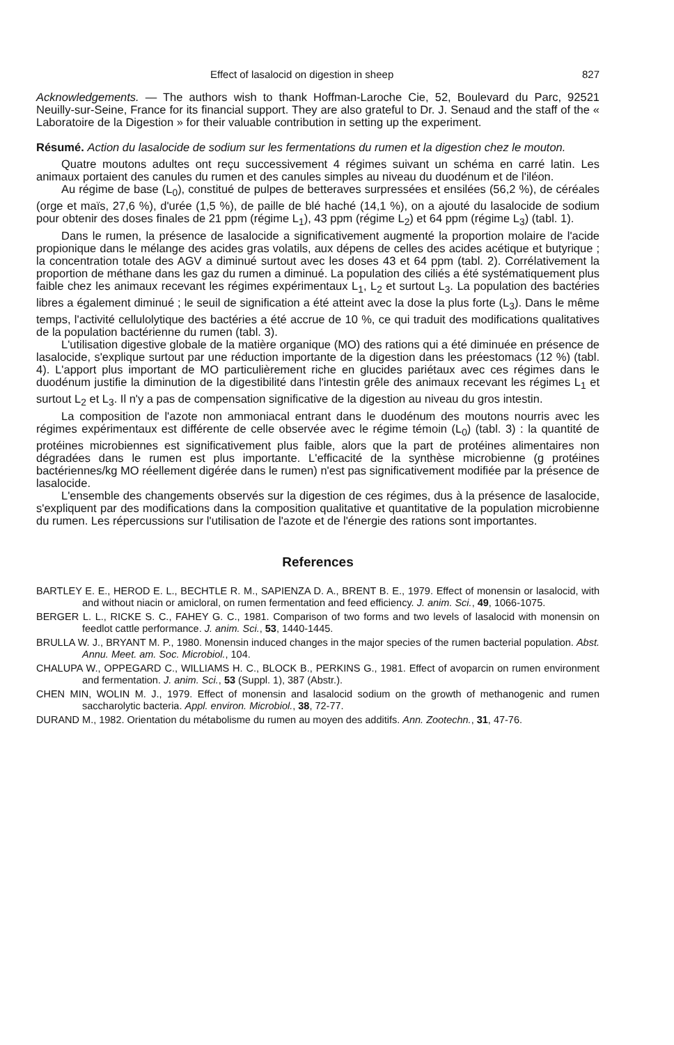Effect of lasalocid on digestion in sheep 827
Acknowledgements. — The authors wish to thank Hoffman-Laroche Cie, 52, Boulevard du Parc, 92521 Neuilly-sur-Seine, France for its financial support. They are also grateful to Dr. J. Senaud and the staff of the « Laboratoire de la Digestion » for their valuable contribution in setting up the experiment.
Résumé. Action du lasalocide de sodium sur les fermentations du rumen et la digestion chez le mouton.
Quatre moutons adultes ont reçu successivement 4 régimes suivant un schéma en carré latin. Les animaux portaient des canules du rumen et des canules simples au niveau du duodénum et de l'iléon.
Au régime de base (L<sub>0</sub>), constitué de pulpes de betteraves surpressées et ensilées (56,2 %), de céréales (orge et maïs, 27,6 %), d'urée (1,5 %), de paille de blé haché (14,1 %), on a ajouté du lasalocide de sodium pour obtenir des doses finales de 21 ppm (régime L<sub>1</sub>), 43 ppm (régime L<sub>2</sub>) et 64 ppm (régime L<sub>3</sub>) (tabl. 1).
Dans le rumen, la présence de lasalocide a significativement augmenté la proportion molaire de l'acide propionique dans le mélange des acides gras volatils, aux dépens de celles des acides acétique et butyrique ; la concentration totale des AGV a diminué surtout avec les doses 43 et 64 ppm (tabl. 2). Corrélativement la proportion de méthane dans les gaz du rumen a diminué. La population des ciliés a été systématiquement plus faible chez les animaux recevant les régimes expérimentaux L<sub>1</sub>, L<sub>2</sub> et surtout L<sub>3</sub>. La population des bactéries libres a également diminué ; le seuil de signification a été atteint avec la dose la plus forte (L<sub>3</sub>). Dans le même temps, l'activité cellulolytique des bactéries a été accrue de 10 %, ce qui traduit des modifications qualitatives de la population bactérienne du rumen (tabl. 3).
L'utilisation digestive globale de la matière organique (MO) des rations qui a été diminuée en présence de lasalocide, s'explique surtout par une réduction importante de la digestion dans les préestomacs (12 %) (tabl. 4). L'apport plus important de MO particulièrement riche en glucides pariétaux avec ces régimes dans le duodénum justifie la diminution de la digestibilité dans l'intestin grêle des animaux recevant les régimes L<sub>1</sub> et surtout L<sub>2</sub> et L<sub>3</sub>. Il n'y a pas de compensation significative de la digestion au niveau du gros intestin.
La composition de l'azote non ammoniacal entrant dans le duodénum des moutons nourris avec les régimes expérimentaux est différente de celle observée avec le régime témoin (L<sub>0</sub>) (tabl. 3) : la quantité de protéines microbiennes est significativement plus faible, alors que la part de protéines alimentaires non dégradées dans le rumen est plus importante. L'efficacité de la synthèse microbienne (g protéines bactériennes/kg MO réellement digérée dans le rumen) n'est pas significativement modifiée par la présence de lasalocide.
L'ensemble des changements observés sur la digestion de ces régimes, dus à la présence de lasalocide, s'expliquent par des modifications dans la composition qualitative et quantitative de la population microbienne du rumen. Les répercussions sur l'utilisation de l'azote et de l'énergie des rations sont importantes.
References
BARTLEY E. E., HEROD E. L., BECHTLE R. M., SAPIENZA D. A., BRENT B. E., 1979. Effect of monensin or lasalocid, with and without niacin or amicloral, on rumen fermentation and feed efficiency. J. anim. Sci., 49, 1066-1075.
BERGER L. L., RICKE S. C., FAHEY G. C., 1981. Comparison of two forms and two levels of lasalocid with monensin on feedlot cattle performance. J. anim. Sci., 53, 1440-1445.
BRULLA W. J., BRYANT M. P., 1980. Monensin induced changes in the major species of the rumen bacterial population. Abst. Annu. Meet. am. Soc. Microbiol., 104.
CHALUPA W., OPPEGARD C., WILLIAMS H. C., BLOCK B., PERKINS G., 1981. Effect of avoparcin on rumen environment and fermentation. J. anim. Sci., 53 (Suppl. 1), 387 (Abstr.).
CHEN MIN, WOLIN M. J., 1979. Effect of monensin and lasalocid sodium on the growth of methanogenic and rumen saccharolytic bacteria. Appl. environ. Microbiol., 38, 72-77.
DURAND M., 1982. Orientation du métabolisme du rumen au moyen des additifs. Ann. Zootechn., 31, 47-76.